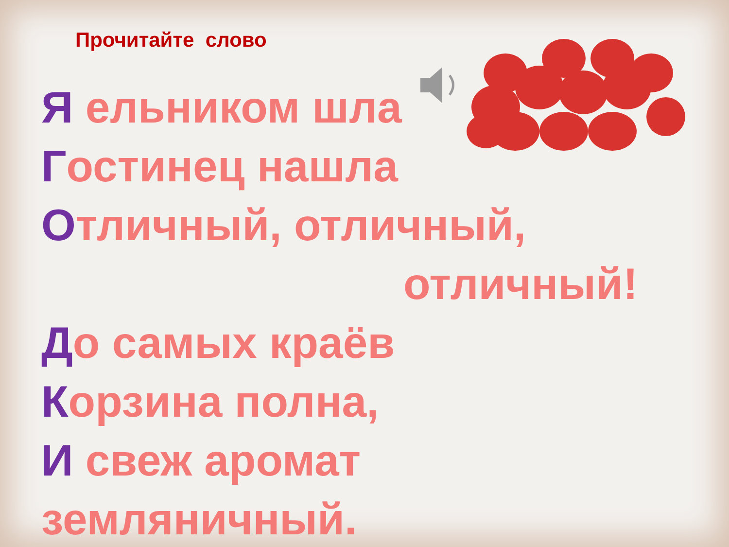Прочитайте слово
Я ельником шла
Гостинец нашла
Отличный, отличный,
отличный!
До самых краёв
Корзина полна,
И свеж аромат
земляничный.